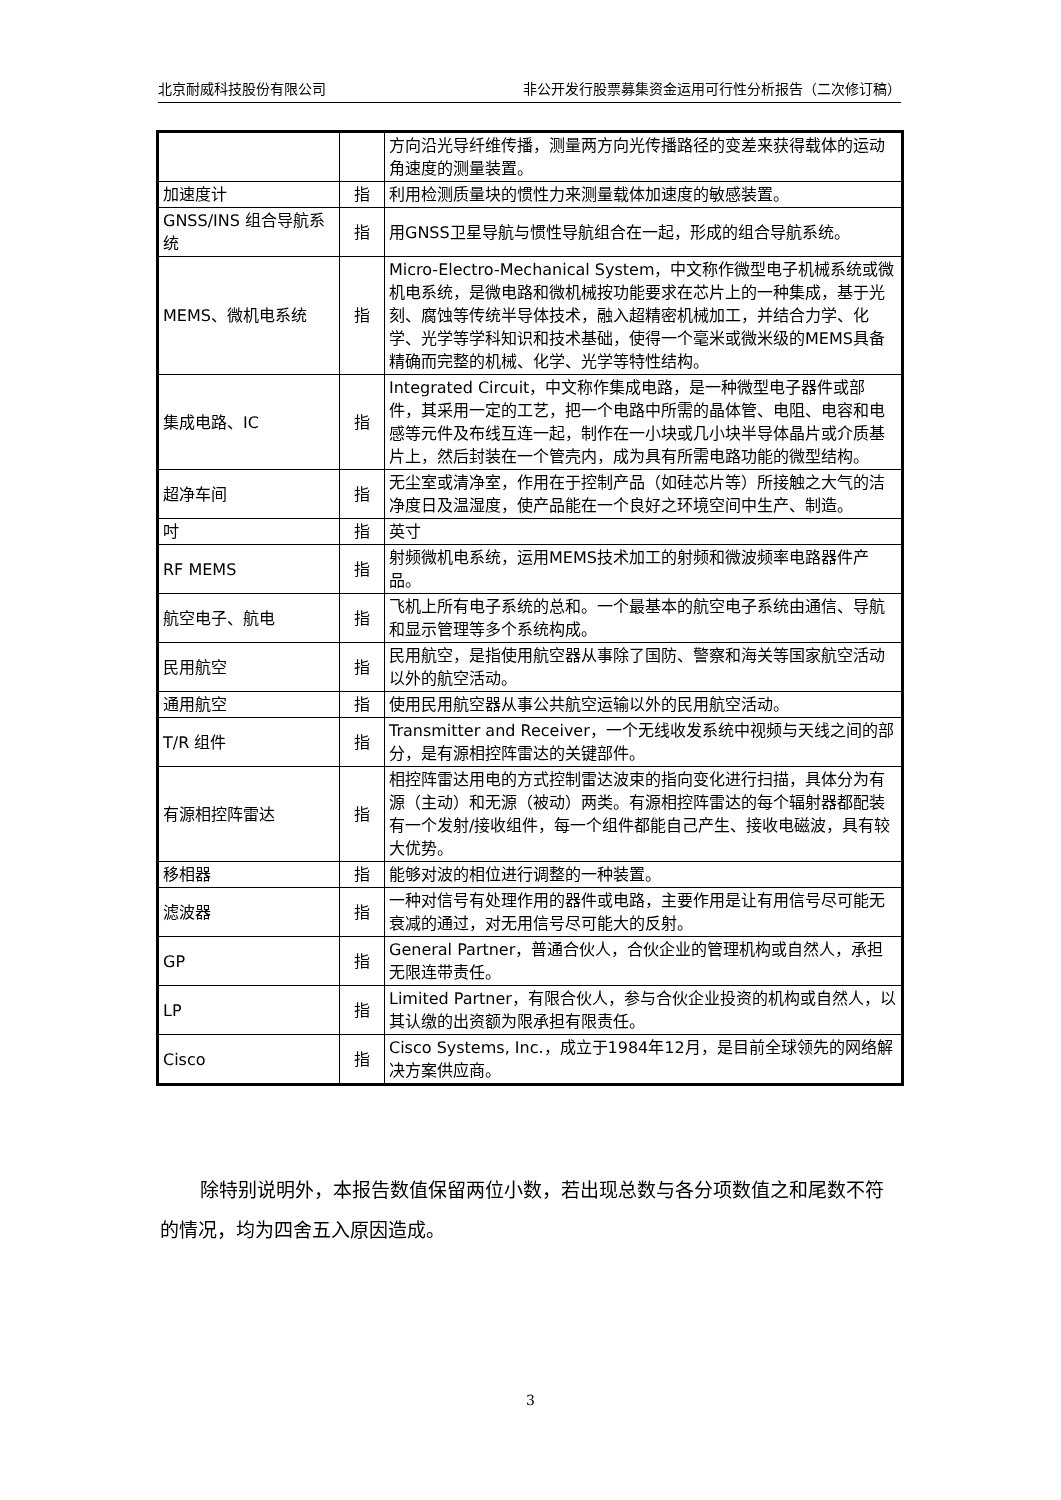北京耐威科技股份有限公司 非公开发行股票募集资金运用可行性分析报告（二次修订稿）
| | | 方向沿光导纤维传播，测量两方向光传播路径的变差来获得载体的运动角速度的测量装置。 |
| 加速度计 | 指 | 利用检测质量块的惯性力来测量载体加速度的敏感装置。 |
| GNSS/INS 组合导航系统 | 指 | 用GNSS卫星导航与惯性导航组合在一起，形成的组合导航系统。 |
| MEMS、微机电系统 | 指 | Micro-Electro-Mechanical System，中文称作微型电子机械系统或微机电系统，是微电路和微机械按功能要求在芯片上的一种集成，基于光刻、腐蚀等传统半导体技术，融入超精密机械加工，并结合力学、化学、光学等学科知识和技术基础，使得一个毫米或微米级的MEMS具备精确而完整的机械、化学、光学等特性结构。 |
| 集成电路、IC | 指 | Integrated Circuit，中文称作集成电路，是一种微型电子器件或部件，其采用一定的工艺，把一个电路中所需的晶体管、电阻、电容和电感等元件及布线互连一起，制作在一小块或几小块半导体晶片或介质基片上，然后封装在一个管壳内，成为具有所需电路功能的微型结构。 |
| 超净车间 | 指 | 无尘室或清净室，作用在于控制产品（如硅芯片等）所接触之大气的洁净度日及温湿度，使产品能在一个良好之环境空间中生产、制造。 |
| 吋 | 指 | 英寸 |
| RF MEMS | 指 | 射频微机电系统，运用MEMS技术加工的射频和微波频率电路器件产品。 |
| 航空电子、航电 | 指 | 飞机上所有电子系统的总和。一个最基本的航空电子系统由通信、导航和显示管理等多个系统构成。 |
| 民用航空 | 指 | 民用航空，是指使用航空器从事除了国防、警察和海关等国家航空活动以外的航空活动。 |
| 通用航空 | 指 | 使用民用航空器从事公共航空运输以外的民用航空活动。 |
| T/R 组件 | 指 | Transmitter and Receiver，一个无线收发系统中视频与天线之间的部分，是有源相控阵雷达的关键部件。 |
| 有源相控阵雷达 | 指 | 相控阵雷达用电的方式控制雷达波束的指向变化进行扫描，具体分为有源（主动）和无源（被动）两类。有源相控阵雷达的每个辐射器都配装有一个发射/接收组件，每一个组件都能自己产生、接收电磁波，具有较大优势。 |
| 移相器 | 指 | 能够对波的相位进行调整的一种装置。 |
| 滤波器 | 指 | 一种对信号有处理作用的器件或电路，主要作用是让有用信号尽可能无衰减的通过，对无用信号尽可能大的反射。 |
| GP | 指 | General Partner，普通合伙人，合伙企业的管理机构或自然人，承担无限连带责任。 |
| LP | 指 | Limited Partner，有限合伙人，参与合伙企业投资的机构或自然人，以其认缴的出资额为限承担有限责任。 |
| Cisco | 指 | Cisco Systems, Inc.，成立于1984年12月，是目前全球领先的网络解决方案供应商。 |
除特别说明外，本报告数值保留两位小数，若出现总数与各分项数值之和尾数不符的情况，均为四舍五入原因造成。
3